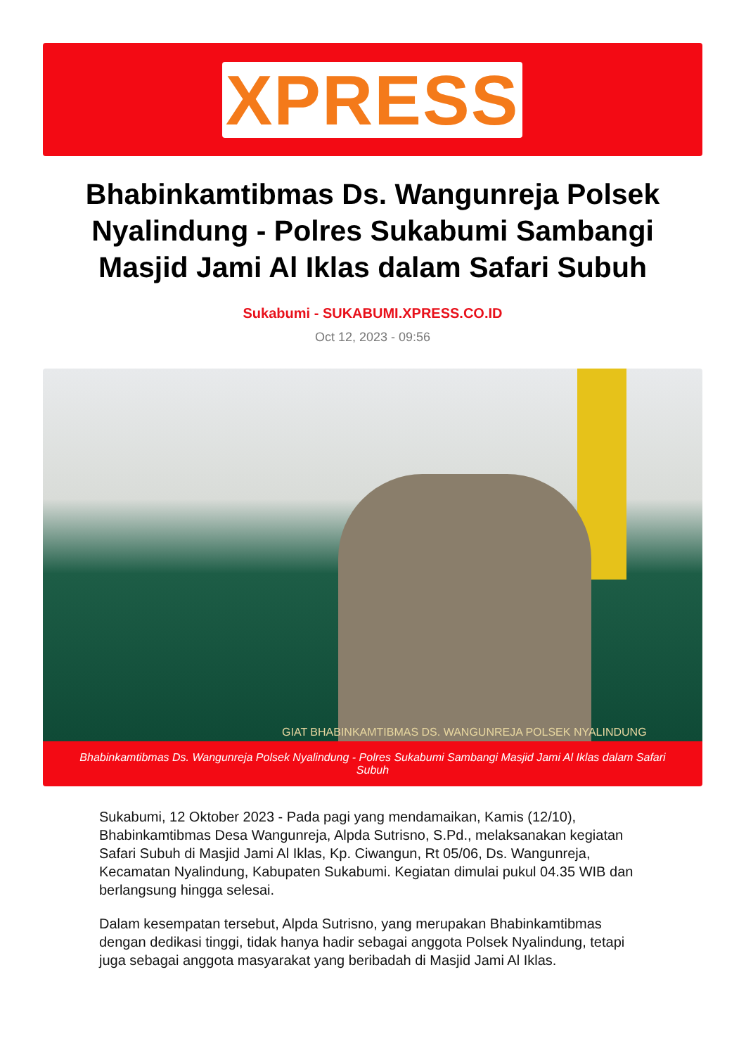XPRESS
Bhabinkamtibmas Ds. Wangunreja Polsek Nyalindung - Polres Sukabumi Sambangi Masjid Jami Al Iklas dalam Safari Subuh
Sukabumi - SUKABUMI.XPRESS.CO.ID
Oct 12, 2023 - 09:56
GIAT BHABINKAMTIBMAS DS. WANGUNREJA POLSEK NYALINDUNG
Bhabinkamtibmas Ds. Wangunreja Polsek Nyalindung - Polres Sukabumi Sambangi Masjid Jami Al Iklas dalam Safari Subuh
Sukabumi, 12 Oktober 2023 - Pada pagi yang mendamaikan, Kamis (12/10), Bhabinkamtibmas Desa Wangunreja, Alpda Sutrisno, S.Pd., melaksanakan kegiatan Safari Subuh di Masjid Jami Al Iklas, Kp. Ciwangun, Rt 05/06, Ds. Wangunreja, Kecamatan Nyalindung, Kabupaten Sukabumi. Kegiatan dimulai pukul 04.35 WIB dan berlangsung hingga selesai.
Dalam kesempatan tersebut, Alpda Sutrisno, yang merupakan Bhabinkamtibmas dengan dedikasi tinggi, tidak hanya hadir sebagai anggota Polsek Nyalindung, tetapi juga sebagai anggota masyarakat yang beribadah di Masjid Jami Al Iklas.